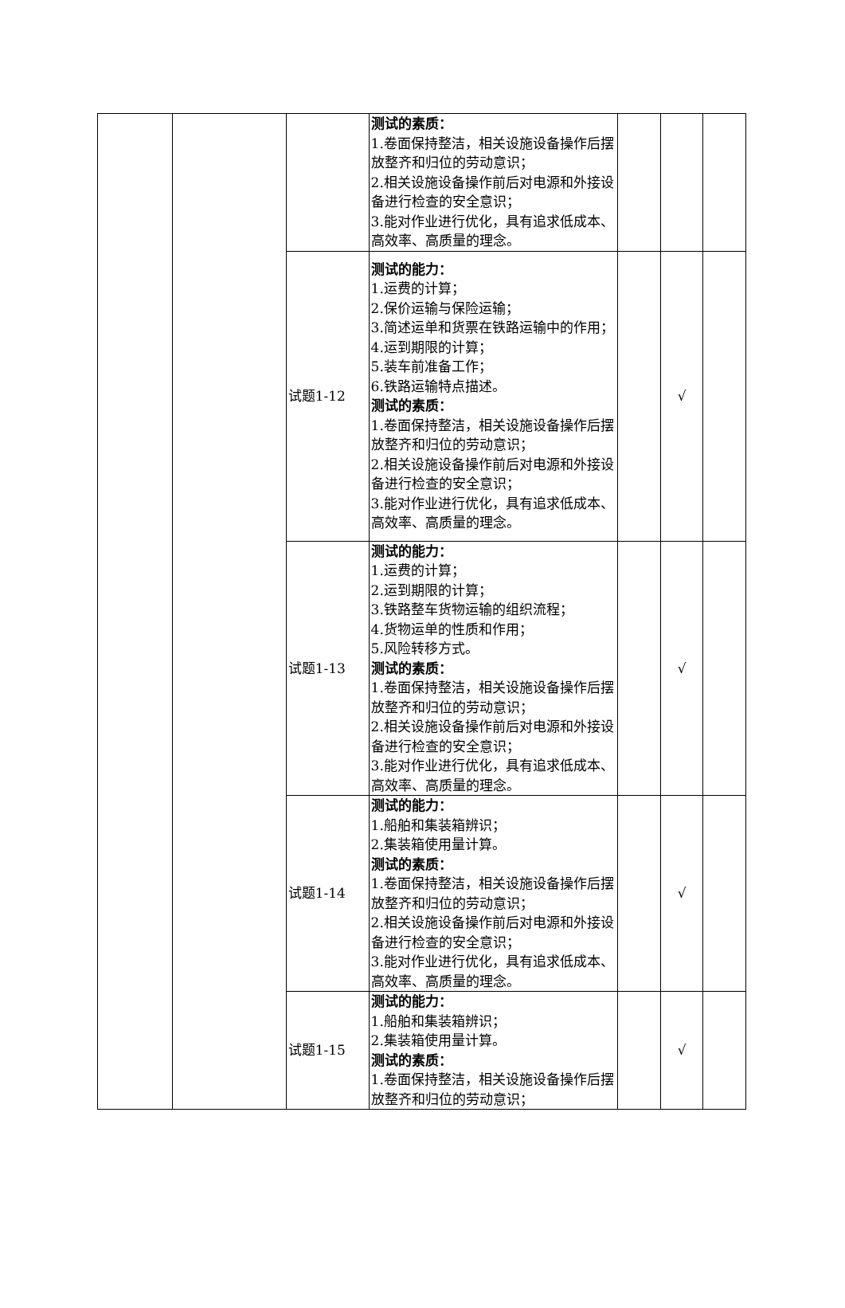| | | | 测试的素质： 1.卷面保持整洁，相关设施设备操作后摆放整齐和归位的劳动意识； 2.相关设施设备操作前后对电源和外接设备进行检查的安全意识； 3.能对作业进行优化，具有追求低成本、高效率、高质量的理念。 | | | |
| | | 试题1-12 | 测试的能力： 1.运费的计算； 2.保价运输与保险运输； 3.简述运单和货票在铁路运输中的作用； 4.运到期限的计算； 5.装车前准备工作； 6.铁路运输特点描述。 测试的素质： 1.卷面保持整洁，相关设施设备操作后摆放整齐和归位的劳动意识； 2.相关设施设备操作前后对电源和外接设备进行检查的安全意识； 3.能对作业进行优化，具有追求低成本、高效率、高质量的理念。 | | √ | |
| | | 试题1-13 | 测试的能力： 1.运费的计算； 2.运到期限的计算； 3.铁路整车货物运输的组织流程； 4.货物运单的性质和作用； 5.风险转移方式。 测试的素质： 1.卷面保持整洁，相关设施设备操作后摆放整齐和归位的劳动意识； 2.相关设施设备操作前后对电源和外接设备进行检查的安全意识； 3.能对作业进行优化，具有追求低成本、高效率、高质量的理念。 | | √ | |
| | | 试题1-14 | 测试的能力： 1.船舶和集装箱辨识； 2.集装箱使用量计算。 测试的素质： 1.卷面保持整洁，相关设施设备操作后摆放整齐和归位的劳动意识； 2.相关设施设备操作前后对电源和外接设备进行检查的安全意识； 3.能对作业进行优化，具有追求低成本、高效率、高质量的理念。 | | √ | |
| | | 试题1-15 | 测试的能力： 1.船舶和集装箱辨识； 2.集装箱使用量计算。 测试的素质： 1.卷面保持整洁，相关设施设备操作后摆放整齐和归位的劳动意识； | | √ | |